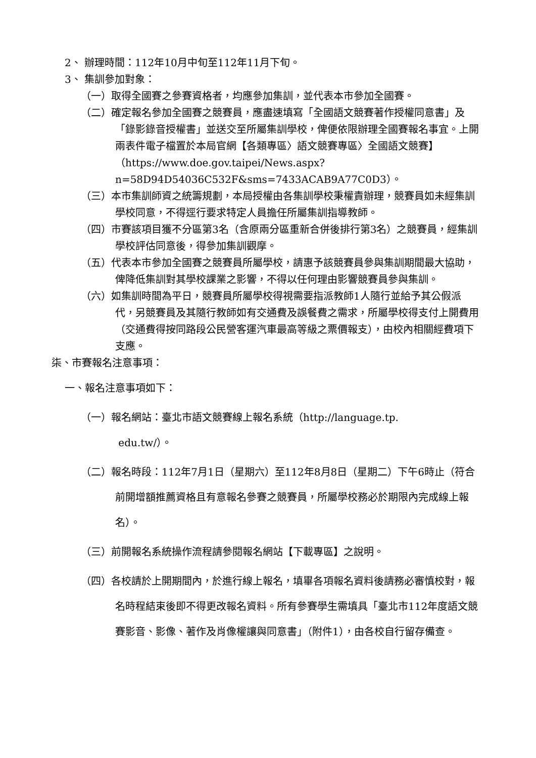2、 辦理時間：112年10月中旬至112年11月下旬。
3、 集訓參加對象：
（一）取得全國賽之參賽資格者，均應參加集訓，並代表本市參加全國賽。
（二）確定報名參加全國賽之競賽員，應盡速填寫「全國語文競賽著作授權同意書」及「錄影錄音授權書」並送交至所屬集訓學校，俾便依限辦理全國賽報名事宜。上開兩表件電子檔置於本局官網【各類專區〉語文競賽專區〉全國語文競賽】（https://www.doe.gov.taipei/News.aspx?n=58D94D54036C532F&sms=7433ACAB9A77C0D3）。
（三）本市集訓師資之統籌規劃，本局授權由各集訓學校秉權責辦理，競賽員如未經集訓學校同意，不得逕行要求特定人員擔任所屬集訓指導教師。
（四）市賽該項目獲不分區第3名（含原兩分區重新合併後排行第3名）之競賽員，經集訓學校評估同意後，得參加集訓觀摩。
（五）代表本市參加全國賽之競賽員所屬學校，請惠予該競賽員參與集訓期間最大協助，俾降低集訓對其學校課業之影響，不得以任何理由影響競賽員參與集訓。
（六）如集訓時間為平日，競賽員所屬學校得視需要指派教師1人隨行並給予其公假派代，另競賽員及其隨行教師如有交通費及誤餐費之需求，所屬學校得支付上開費用（交通費得按同路段公民營客運汽車最高等級之票價報支），由校內相關經費項下支應。
柒、市賽報名注意事項：
一、報名注意事項如下：
（一）報名網站：臺北市語文競賽線上報名系統（http://language.tp.
edu.tw/）。
（二）報名時段：112年7月1日（星期六）至112年8月8日（星期二）下午6時止（符合前開增額推薦資格且有意報名參賽之競賽員，所屬學校務必於期限內完成線上報名）。
（三）前開報名系統操作流程請參閱報名網站【下載專區】之說明。
（四）各校請於上開期間內，於進行線上報名，填畢各項報名資料後請務必審慎校對，報名時程結束後即不得更改報名資料。所有參賽學生需填具「臺北市112年度語文競賽影音、影像、著作及肖像權讓與同意書」（附件1），由各校自行留存備查。